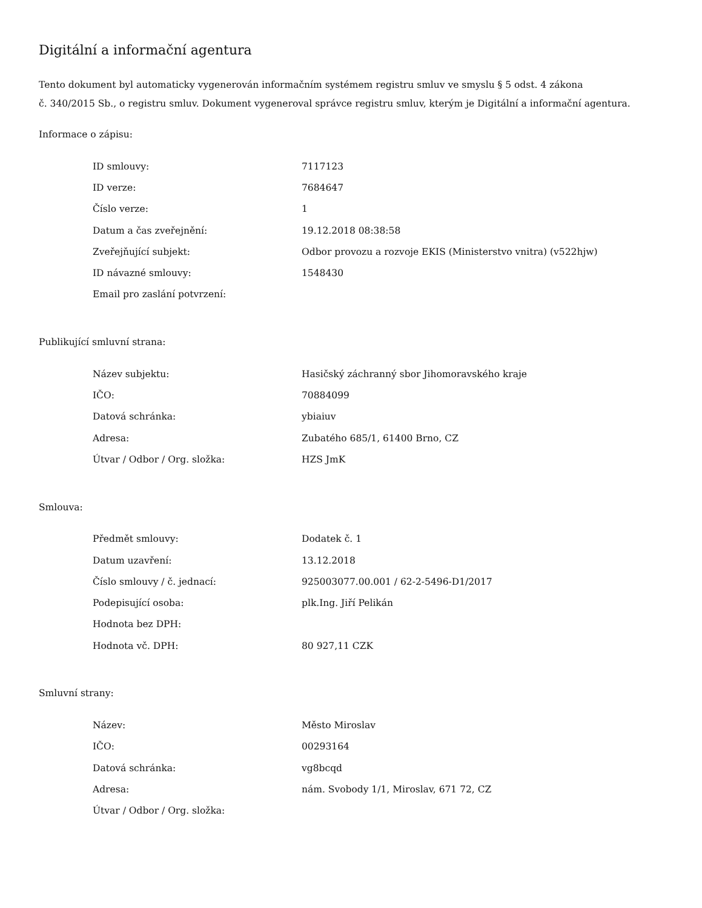Digitální a informační agentura
Tento dokument byl automaticky vygenerován informačním systémem registru smluv ve smyslu § 5 odst. 4 zákona
č. 340/2015 Sb., o registru smluv. Dokument vygeneroval správce registru smluv, kterým je Digitální a informační agentura.
Informace o zápisu:
| ID smlouvy: | 7117123 |
| ID verze: | 7684647 |
| Číslo verze: | 1 |
| Datum a čas zveřejnění: | 19.12.2018 08:38:58 |
| Zveřejňující subjekt: | Odbor provozu a rozvoje EKIS (Ministerstvo vnitra) (v522hjw) |
| ID návazné smlouvy: | 1548430 |
| Email pro zaslání potvrzení: | |
Publikující smluvní strana:
| Název subjektu: | Hasičský záchranný sbor Jihomoravského kraje |
| IČO: | 70884099 |
| Datová schránka: | ybiaiuv |
| Adresa: | Zubatého 685/1, 61400 Brno, CZ |
| Útvar / Odbor / Org. složka: | HZS JmK |
Smlouva:
| Předmět smlouvy: | Dodatek č. 1 |
| Datum uzavření: | 13.12.2018 |
| Číslo smlouvy / č. jednací: | 925003077.00.001 / 62-2-5496-D1/2017 |
| Podepisující osoba: | plk.Ing. Jiří Pelikán |
| Hodnota bez DPH: | |
| Hodnota vč. DPH: | 80 927,11 CZK |
Smluvní strany:
| Název: | Město Miroslav |
| IČO: | 00293164 |
| Datová schránka: | vg8bcqd |
| Adresa: | nám. Svobody 1/1, Miroslav, 671 72, CZ |
| Útvar / Odbor / Org. složka: | |